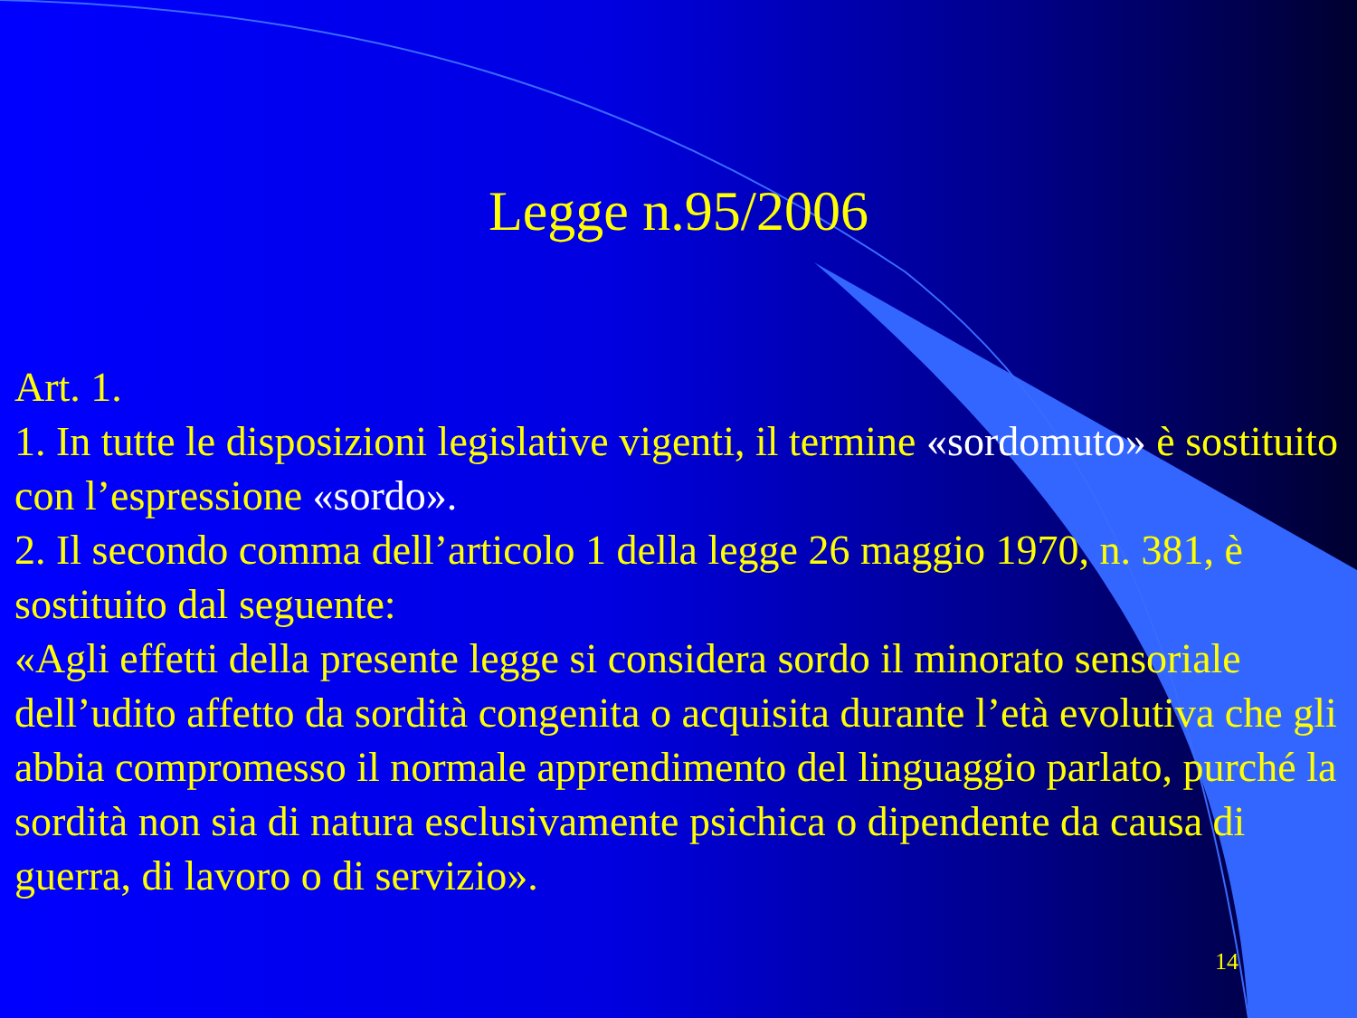Legge n.95/2006
Art. 1.
1. In tutte le disposizioni legislative vigenti, il termine «sordomuto» è sostituito con l’espressione «sordo».
2. Il secondo comma dell’articolo 1 della legge 26 maggio 1970, n. 381, è sostituito dal seguente:
«Agli effetti della presente legge si considera sordo il minorato sensoriale dell’udito affetto da sordità congenita o acquisita durante l’età evolutiva che gli abbia compromesso il normale apprendimento del linguaggio parlato, purché la sordità non sia di natura esclusivamente psichica o dipendente da causa di guerra, di lavoro o di servizio».
14